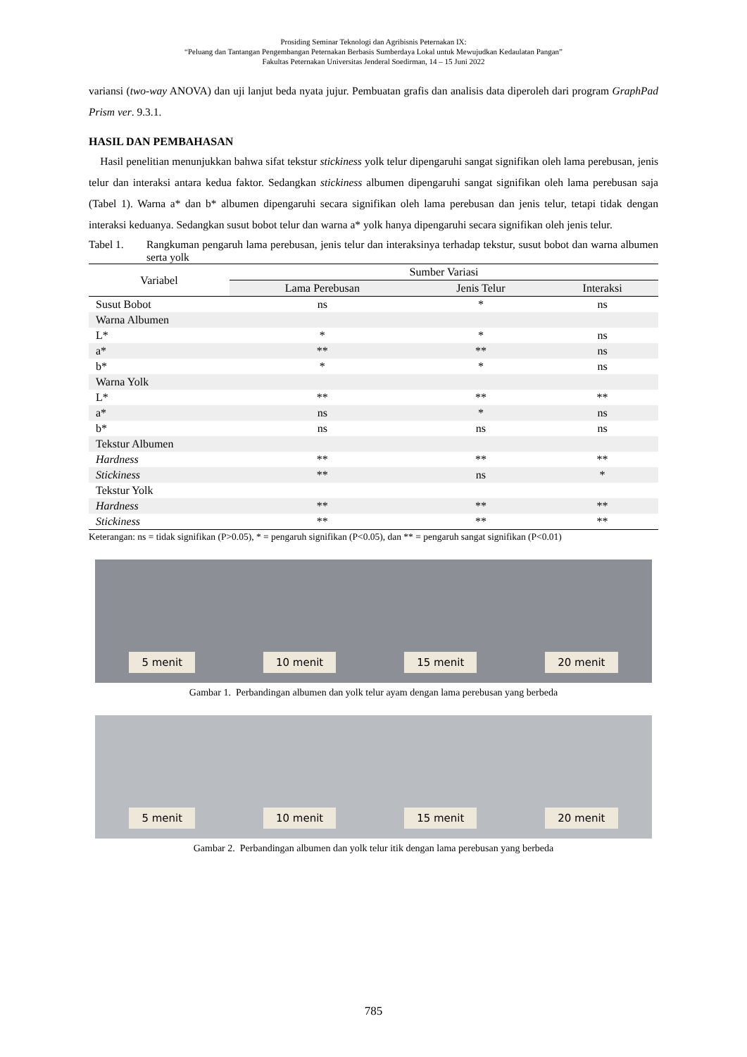Prosiding Seminar Teknologi dan Agribisnis Peternakan IX:
“Peluang dan Tantangan Pengembangan Peternakan Berbasis Sumberdaya Lokal untuk Mewujudkan Kedaulatan Pangan”
Fakultas Peternakan Universitas Jenderal Soedirman, 14 – 15 Juni 2022
variansi (two-way ANOVA) dan uji lanjut beda nyata jujur. Pembuatan grafis dan analisis data diperoleh dari program GraphPad Prism ver. 9.3.1.
HASIL DAN PEMBAHASAN
Hasil penelitian menunjukkan bahwa sifat tekstur stickiness yolk telur dipengaruhi sangat signifikan oleh lama perebusan, jenis telur dan interaksi antara kedua faktor. Sedangkan stickiness albumen dipengaruhi sangat signifikan oleh lama perebusan saja (Tabel 1). Warna a* dan b* albumen dipengaruhi secara signifikan oleh lama perebusan dan jenis telur, tetapi tidak dengan interaksi keduanya. Sedangkan susut bobot telur dan warna a* yolk hanya dipengaruhi secara signifikan oleh jenis telur.
Tabel 1. Rangkuman pengaruh lama perebusan, jenis telur dan interaksinya terhadap tekstur, susut bobot dan warna albumen serta yolk
| Variabel | Sumber Variasi | | |
| --- | --- | --- | --- |
| | Lama Perebusan | Jenis Telur | Interaksi |
| Susut Bobot | ns | * | ns |
| Warna Albumen | | | |
| L* | * | * | ns |
| a* | ** | ** | ns |
| b* | * | * | ns |
| Warna Yolk | | | |
| L* | ** | ** | ** |
| a* | ns | * | ns |
| b* | ns | ns | ns |
| Tekstur Albumen | | | |
| Hardness | ** | ** | ** |
| Stickiness | ** | ns | * |
| Tekstur Yolk | | | |
| Hardness | ** | ** | ** |
| Stickiness | ** | ** | ** |
Keterangan: ns = tidak signifikan (P>0.05), * = pengaruh signifikan (P<0.05), dan ** = pengaruh sangat signifikan (P<0.01)
5 menit 10 menit 15 menit 20 menit
Gambar 1. Perbandingan albumen dan yolk telur ayam dengan lama perebusan yang berbeda
5 menit 10 menit 15 menit 20 menit
Gambar 2. Perbandingan albumen dan yolk telur itik dengan lama perebusan yang berbeda
785